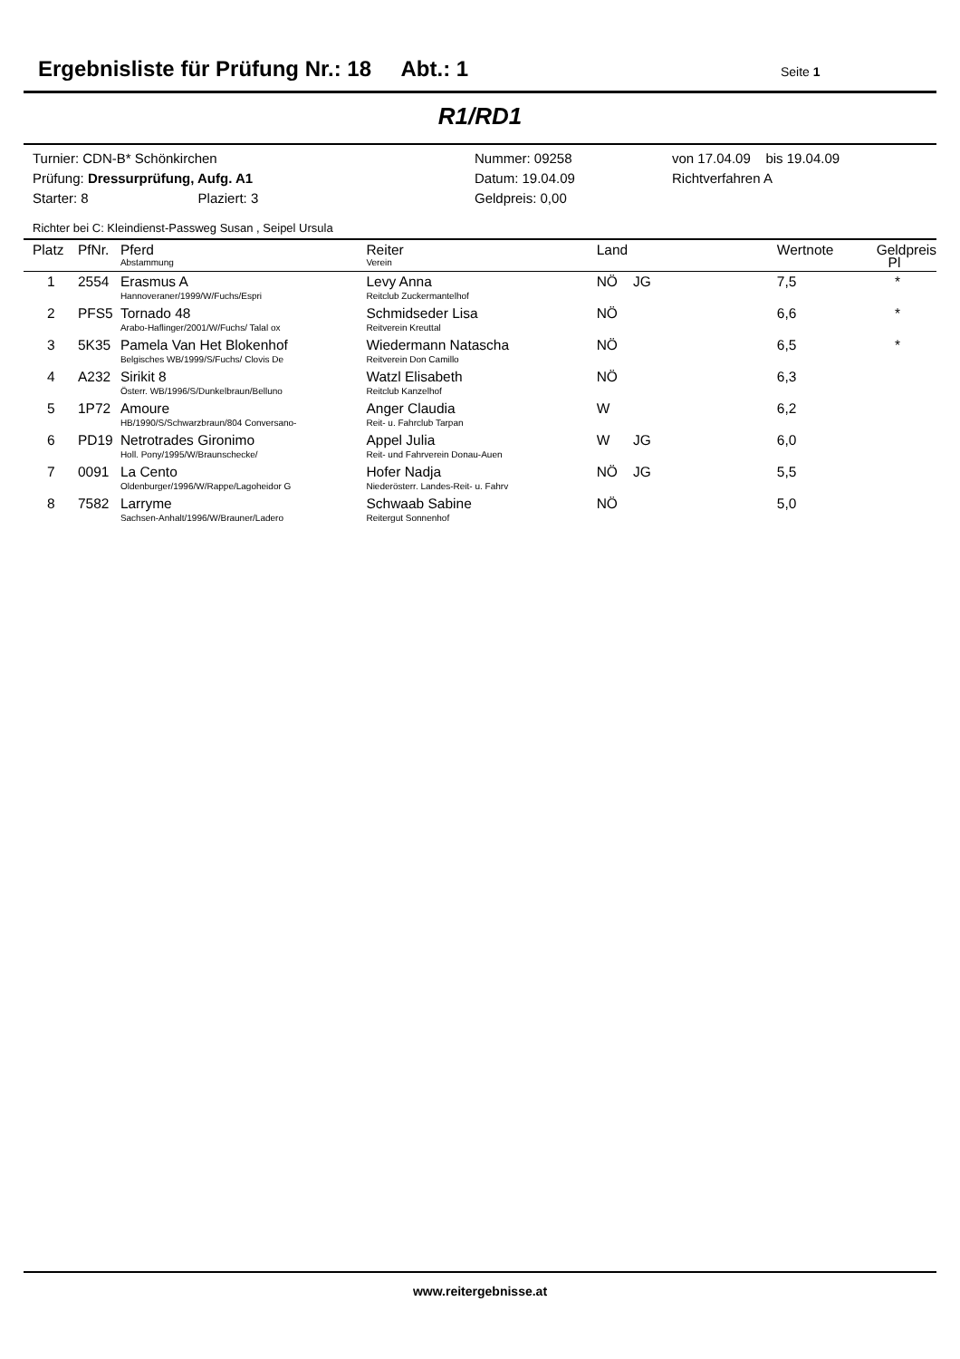Ergebnisliste für Prüfung Nr.: 18 Abt.: 1
Seite 1
R1/RD1
Turnier: CDN-B* Schönkirchen
Prüfung: Dressurprüfung, Aufg. A1
Starter: 8 Plaziert: 3
Nummer: 09258
Datum: 19.04.09
Geldpreis: 0,00
von 17.04.09 bis 19.04.09
Richtverfahren A
Richter bei C: Kleindienst-Passweg Susan , Seipel Ursula
| Platz | PfNr. | Pferd Abstammung | Reiter Verein | Land | | Wertnote | Geldpreis Pl |
| --- | --- | --- | --- | --- | --- | --- | --- |
| 1 | 2554 | Erasmus A Hannoveraner/1999/W/Fuchs/Espri | Levy Anna Reitclub Zuckermantelhof | NÖ JG | | 7,5 | * |
| 2 | PFS5 | Tornado 48 Arabo-Haflinger/2001/W/Fuchs/ Talal ox | Schmidseder Lisa Reitverein Kreuttal | NÖ | | 6,6 | * |
| 3 | 5K35 | Pamela Van Het Blokenhof Belgisches WB/1999/S/Fuchs/ Clovis De | Wiedermann Natascha Reitverein Don Camillo | NÖ | | 6,5 | * |
| 4 | A232 | Sirikit 8 Österr. WB/1996/S/Dunkelbraun/Belluno | Watzl Elisabeth Reitclub Kanzelhof | NÖ | | 6,3 | |
| 5 | 1P72 | Amoure HB/1990/S/Schwarzbraun/804 Conversano- | Anger Claudia Reit- u. Fahrclub Tarpan | W | | 6,2 | |
| 6 | PD19 | Netrotrades Gironimo Holl. Pony/1995/W/Braunschecke/ | Appel Julia Reit- und Fahrverein Donau-Auen | W JG | | 6,0 | |
| 7 | 0091 | La Cento Oldenburger/1996/W/Rappe/Lagoheidor G | Hofer Nadja Niederösterr. Landes-Reit- u. Fahrv | NÖ JG | | 5,5 | |
| 8 | 7582 | Larryme Sachsen-Anhalt/1996/W/Brauner/Ladero | Schwaab Sabine Reitergut Sonnenhof | NÖ | | 5,0 | |
www.reitergebnisse.at